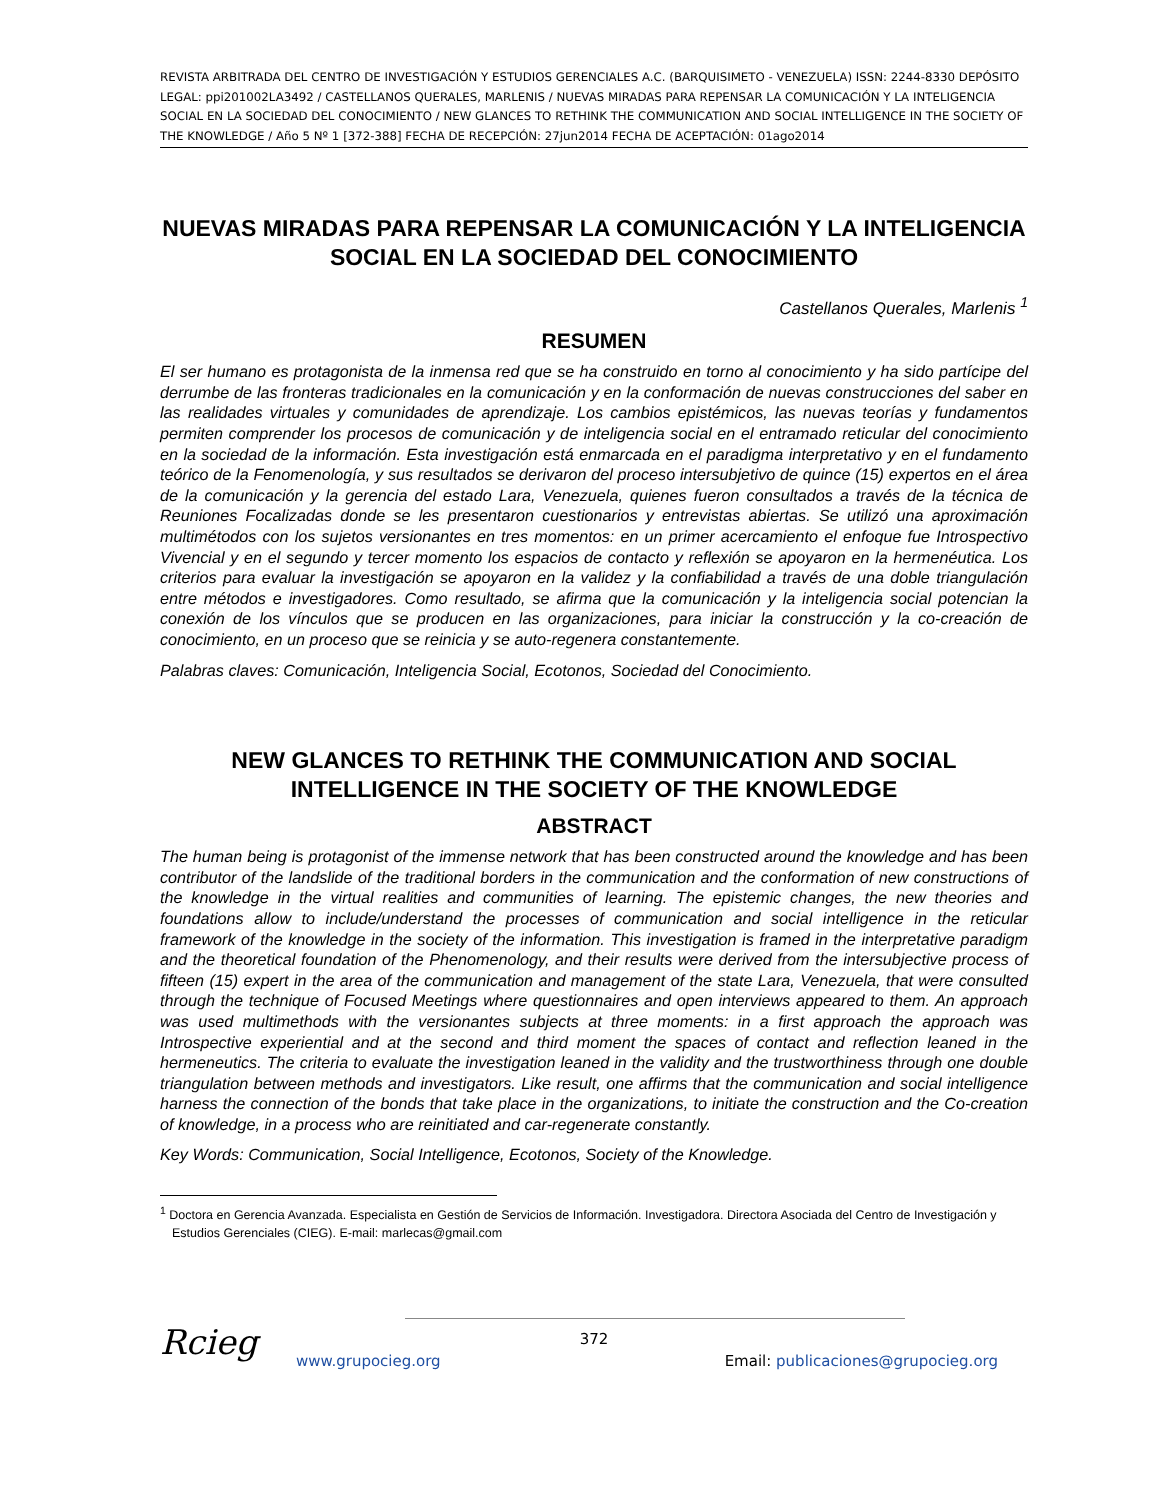REVISTA ARBITRADA DEL CENTRO DE INVESTIGACIÓN Y ESTUDIOS GERENCIALES A.C. (BARQUISIMETO - VENEZUELA) ISSN: 2244-8330 DEPÓSITO LEGAL: ppi201002LA3492 / CASTELLANOS QUERALES, MARLENIS / NUEVAS MIRADAS PARA REPENSAR LA COMUNICACIÓN Y LA INTELIGENCIA SOCIAL EN LA SOCIEDAD DEL CONOCIMIENTO / NEW GLANCES TO RETHINK THE COMMUNICATION AND SOCIAL INTELLIGENCE IN THE SOCIETY OF THE KNOWLEDGE / Año 5 Nº 1 [372-388] FECHA DE RECEPCIÓN: 27jun2014 FECHA DE ACEPTACIÓN: 01ago2014
NUEVAS MIRADAS PARA REPENSAR LA COMUNICACIÓN Y LA INTELIGENCIA SOCIAL EN LA SOCIEDAD DEL CONOCIMIENTO
Castellanos Querales, Marlenis <sup>1</sup>
RESUMEN
El ser humano es protagonista de la inmensa red que se ha construido en torno al conocimiento y ha sido partícipe del derrumbe de las fronteras tradicionales en la comunicación y en la conformación de nuevas construcciones del saber en las realidades virtuales y comunidades de aprendizaje. Los cambios epistémicos, las nuevas teorías y fundamentos permiten comprender los procesos de comunicación y de inteligencia social en el entramado reticular del conocimiento en la sociedad de la información. Esta investigación está enmarcada en el paradigma interpretativo y en el fundamento teórico de la Fenomenología, y sus resultados se derivaron del proceso intersubjetivo de quince (15) expertos en el área de la comunicación y la gerencia del estado Lara, Venezuela, quienes fueron consultados a través de la técnica de Reuniones Focalizadas donde se les presentaron cuestionarios y entrevistas abiertas. Se utilizó una aproximación multimétodos con los sujetos versionantes en tres momentos: en un primer acercamiento el enfoque fue Introspectivo Vivencial y en el segundo y tercer momento los espacios de contacto y reflexión se apoyaron en la hermenéutica. Los criterios para evaluar la investigación se apoyaron en la validez y la confiabilidad a través de una doble triangulación entre métodos e investigadores. Como resultado, se afirma que la comunicación y la inteligencia social potencian la conexión de los vínculos que se producen en las organizaciones, para iniciar la construcción y la co-creación de conocimiento, en un proceso que se reinicia y se auto-regenera constantemente.
Palabras claves: Comunicación, Inteligencia Social, Ecotonos, Sociedad del Conocimiento.
NEW GLANCES TO RETHINK THE COMMUNICATION AND SOCIAL INTELLIGENCE IN THE SOCIETY OF THE KNOWLEDGE
ABSTRACT
The human being is protagonist of the immense network that has been constructed around the knowledge and has been contributor of the landslide of the traditional borders in the communication and the conformation of new constructions of the knowledge in the virtual realities and communities of learning. The epistemic changes, the new theories and foundations allow to include/understand the processes of communication and social intelligence in the reticular framework of the knowledge in the society of the information. This investigation is framed in the interpretative paradigm and the theoretical foundation of the Phenomenology, and their results were derived from the intersubjective process of fifteen (15) expert in the area of the communication and management of the state Lara, Venezuela, that were consulted through the technique of Focused Meetings where questionnaires and open interviews appeared to them. An approach was used multimethods with the versionantes subjects at three moments: in a first approach the approach was Introspective experiential and at the second and third moment the spaces of contact and reflection leaned in the hermeneutics. The criteria to evaluate the investigation leaned in the validity and the trustworthiness through one double triangulation between methods and investigators. Like result, one affirms that the communication and social intelligence harness the connection of the bonds that take place in the organizations, to initiate the construction and the Co-creation of knowledge, in a process who are reinitiated and car-regenerate constantly.
Key Words: Communication, Social Intelligence, Ecotonos, Society of the Knowledge.
<sup>1</sup> Doctora en Gerencia Avanzada. Especialista en Gestión de Servicios de Información. Investigadora. Directora Asociada del Centro de Investigación y Estudios Gerenciales (CIEG). E-mail: marlecas@gmail.com
Rcieg
372
www.grupocieg.org Email: publicaciones@grupocieg.org